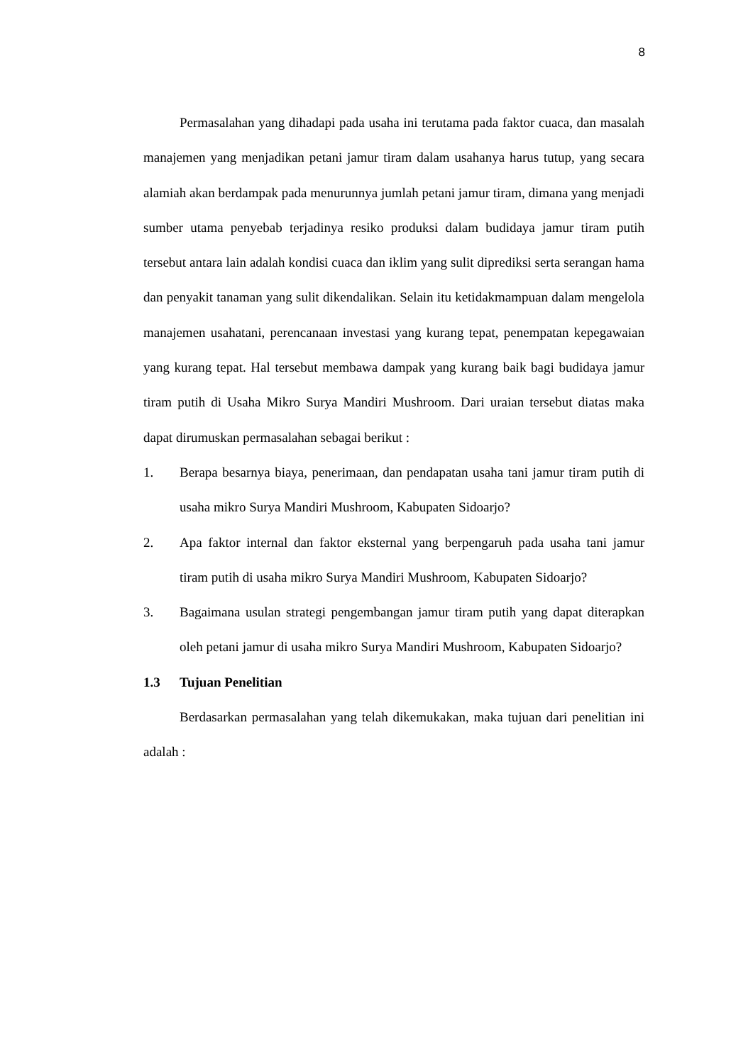8
Permasalahan yang dihadapi pada usaha ini terutama pada faktor cuaca, dan masalah manajemen yang menjadikan petani jamur tiram dalam usahanya harus tutup, yang secara alamiah akan berdampak pada menurunnya jumlah petani jamur tiram, dimana yang menjadi sumber utama penyebab terjadinya resiko produksi dalam budidaya jamur tiram putih tersebut antara lain adalah kondisi cuaca dan iklim yang sulit diprediksi serta serangan hama dan penyakit tanaman yang sulit dikendalikan. Selain itu ketidakmampuan dalam mengelola manajemen usahatani, perencanaan investasi yang kurang tepat, penempatan kepegawaian yang kurang tepat. Hal tersebut membawa dampak yang kurang baik bagi budidaya jamur tiram putih di Usaha Mikro Surya Mandiri Mushroom. Dari uraian tersebut diatas maka dapat dirumuskan permasalahan sebagai berikut :
1. Berapa besarnya biaya, penerimaan, dan pendapatan usaha tani jamur tiram putih di usaha mikro Surya Mandiri Mushroom, Kabupaten Sidoarjo?
2. Apa faktor internal dan faktor eksternal yang berpengaruh pada usaha tani jamur tiram putih di usaha mikro Surya Mandiri Mushroom, Kabupaten Sidoarjo?
3. Bagaimana usulan strategi pengembangan jamur tiram putih yang dapat diterapkan oleh petani jamur di usaha mikro Surya Mandiri Mushroom, Kabupaten Sidoarjo?
1.3 Tujuan Penelitian
Berdasarkan permasalahan yang telah dikemukakan, maka tujuan dari penelitian ini adalah :